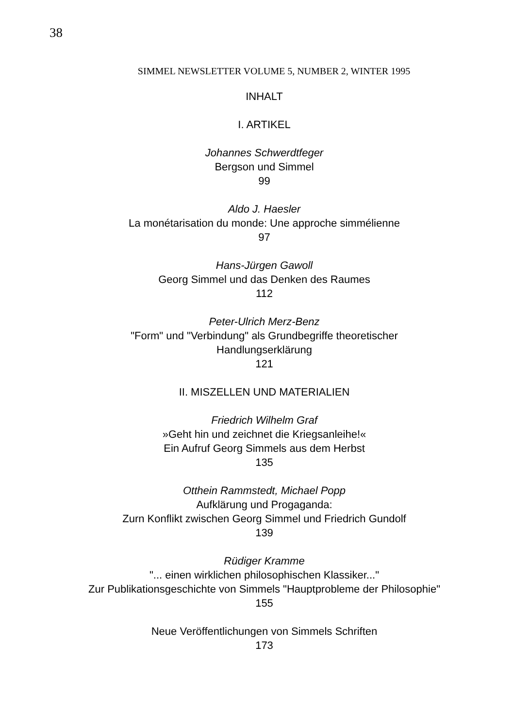38
SIMMEL NEWSLETTER VOLUME 5, NUMBER 2, WINTER 1995
INHALT
I. ARTIKEL
Johannes Schwerdtfeger
Bergson und Simmel
99
Aldo J. Haesler
La monétarisation du monde: Une approche simmélienne
97
Hans-Jürgen Gawoll
Georg Simmel und das Denken des Raumes
112
Peter-Ulrich Merz-Benz
"Form" und "Verbindung" als Grundbegriffe theoretischer
Handlungserklärung
121
II. MISZELLEN UND MATERIALIEN
Friedrich Wilhelm Graf
»Geht hin und zeichnet die Kriegsanleihe!«
Ein Aufruf Georg Simmels aus dem Herbst
135
Otthein Rammstedt, Michael Popp
Aufklärung und Progaganda:
Zurn Konflikt zwischen Georg Simmel und Friedrich Gundolf
139
Rüdiger Kramme
"... einen wirklichen philosophischen Klassiker..."
Zur Publikationsgeschichte von Simmels "Hauptprobleme der Philosophie"
155
Neue Veröffentlichungen von Simmels Schriften
173